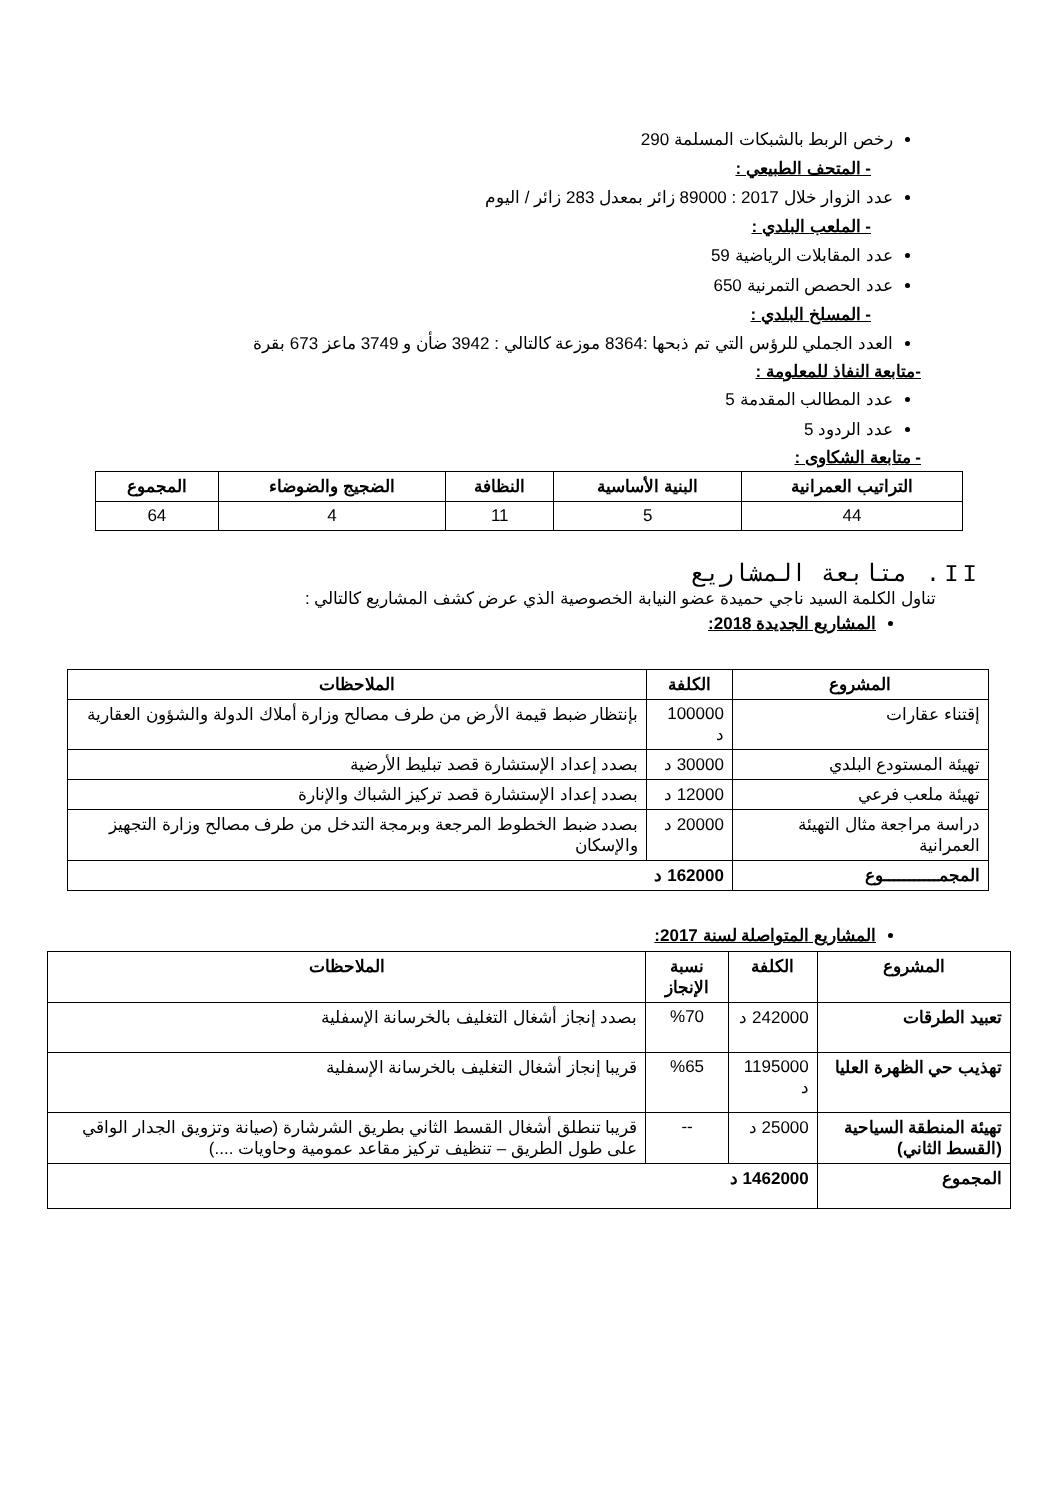رخص الربط بالشبكات المسلمة 290
- المتحف الطبيعي :
عدد الزوار خلال 2017 : 89000 زائر بمعدل 283 زائر / اليوم
- الملعب البلدي :
عدد المقابلات الرياضية 59
عدد الحصص التمرنية 650
- المسلخ البلدي :
العدد الجملي للرؤس التي تم ذبحها :8364 موزعة كالتالي : 3942 ضأن و 3749 ماعز 673 بقرة
-متابعة النفاذ للمعلومة :
عدد المطالب المقدمة 5
عدد الردود 5
- متابعة الشكاوى :
| التراتيب العمرانية | البنية الأساسية | النظافة | الضجيج والضوضاء | المجموع |
| --- | --- | --- | --- | --- |
| 44 | 5 | 11 | 4 | 64 |
II. متابعة المشاريع
تناول الكلمة السيد ناجي حميدة عضو النيابة الخصوصية الذي عرض كشف المشاريع كالتالي :
المشاريع الجديدة 2018:
| المشروع | الكلفة | الملاحظات |
| --- | --- | --- |
| إقتناء عقارات | 100000 د | بإنتظار ضبط قيمة الأرض من طرف مصالح وزارة أملاك الدولة والشؤون العقارية |
| تهيئة المستودع البلدي | 30000 د | بصدد إعداد الإستشارة قصد تبليط الأرضية |
| تهيئة ملعب فرعي | 12000 د | بصدد إعداد الإستشارة قصد تركيز الشباك والإنارة |
| دراسة مراجعة مثال التهيئة العمرانية | 20000 د | بصدد ضبط الخطوط المرجعة وبرمجة التدخل من طرف مصالح وزارة التجهيز والإسكان |
| المجمـــــــــــوع | 162000 د | |
المشاريع المتواصلة لسنة 2017:
| المشروع | الكلفة | نسبة الإنجاز | الملاحظات |
| --- | --- | --- | --- |
| تعبيد الطرقات | 242000 د | %70 | بصدد إنجاز أشغال التغليف بالخرسانة الإسفلية |
| تهذيب حي الظهرة العليا | 1195000 د | %65 | قريبا إنجاز أشغال التغليف بالخرسانة الإسفلية |
| تهيئة المنطقة السياحية (القسط الثاني) | 25000 د | -- | قريبا تنطلق أشغال القسط الثاني بطريق الشرشارة (صيانة وتزويق الجدار الواقي على طول الطريق – تنظيف تركيز مقاعد عمومية وحاويات ....) |
| المجموع | 1462000 د | | |